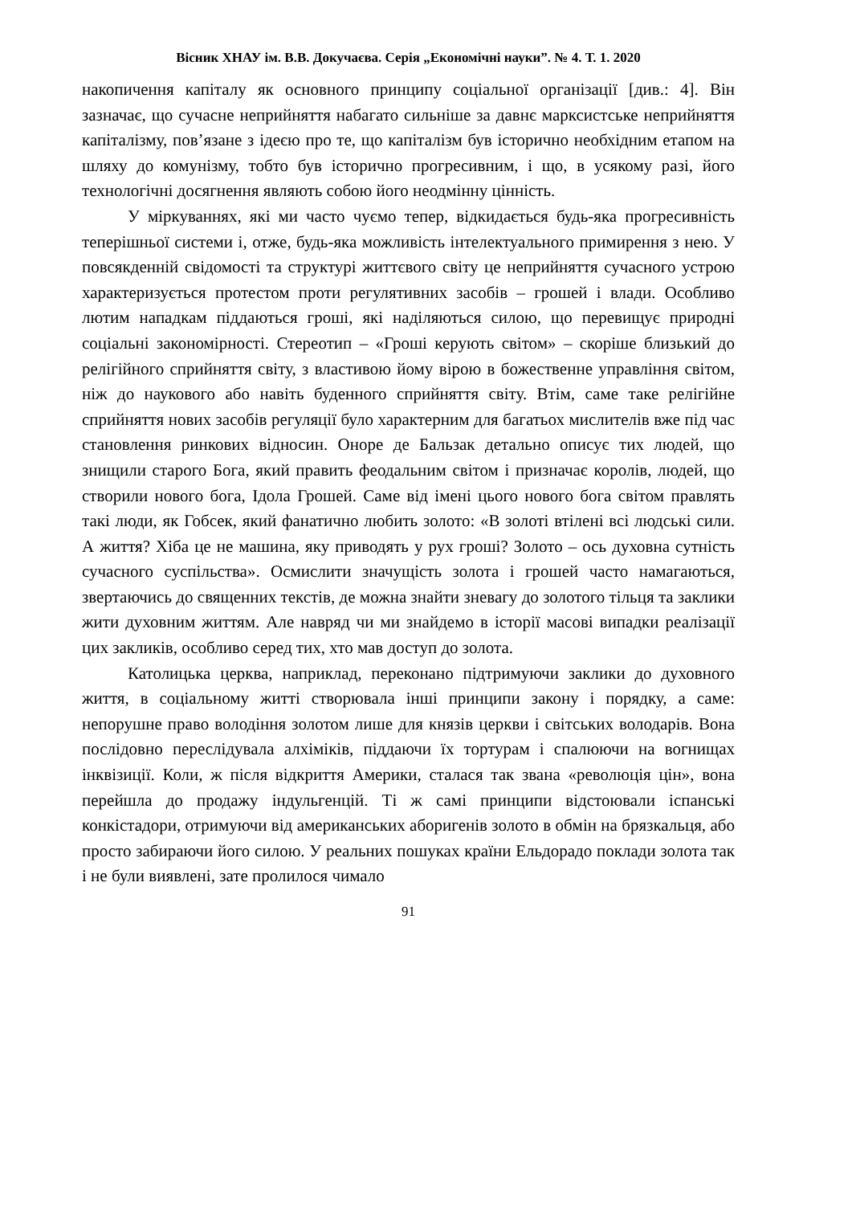Вісник ХНАУ ім. В.В. Докучаєва. Серія „Економічні науки”. № 4. Т. 1. 2020
накопичення капіталу як основного принципу соціальної організації [див.: 4]. Він зазначає, що сучасне неприйняття набагато сильніше за давнє марксистське неприйняття капіталізму, пов’язане з ідеєю про те, що капіталізм був історично необхідним етапом на шляху до комунізму, тобто був історично прогресивним, і що, в усякому разі, його технологічні досягнення являють собою його неодмінну цінність.
У міркуваннях, які ми часто чуємо тепер, відкидається будь-яка прогресивність теперішньої системи і, отже, будь-яка можливість інтелектуального примирення з нею. У повсякденній свідомості та структурі життєвого світу це неприйняття сучасного устрою характеризується протестом проти регулятивних засобів – грошей і влади. Особливо лютим нападкам піддаються гроші, які наділяються силою, що перевищує природні соціальні закономірності. Стереотип – «Гроші керують світом» – скоріше близький до релігійного сприйняття світу, з властивою йому вірою в божественне управління світом, ніж до наукового або навіть буденного сприйняття світу. Втім, саме таке релігійне сприйняття нових засобів регуляції було характерним для багатьох мислителів вже під час становлення ринкових відносин. Оноре де Бальзак детально описує тих людей, що знищили старого Бога, який править феодальним світом і призначає королів, людей, що створили нового бога, Ідола Грошей. Саме від імені цього нового бога світом правлять такі люди, як Гобсек, який фанатично любить золото: «В золоті втілені всі людські сили. А життя? Хіба це не машина, яку приводять у рух гроші? Золото – ось духовна сутність сучасного суспільства». Осмислити значущість золота і грошей часто намагаються, звертаючись до священних текстів, де можна знайти зневагу до золотого тільця та заклики жити духовним життям. Але навряд чи ми знайдемо в історії масові випадки реалізації цих закликів, особливо серед тих, хто мав доступ до золота.
Католицька церква, наприклад, переконано підтримуючи заклики до духовного життя, в соціальному житті створювала інші принципи закону і порядку, а саме: непорушне право володіння золотом лише для князів церкви і світських володарів. Вона послідовно переслідувала алхіміків, піддаючи їх тортурам і спалюючи на вогнищах інквізиції. Коли, ж після відкриття Америки, сталася так звана «революція цін», вона перейшла до продажу індульгенцій. Ті ж самі принципи відстоювали іспанські конкістадори, отримуючи від американських аборигенів золото в обмін на брязкальця, або просто забираючи його силою. У реальних пошуках країни Ельдорадо поклади золота так і не були виявлені, зате пролилося чимало
91